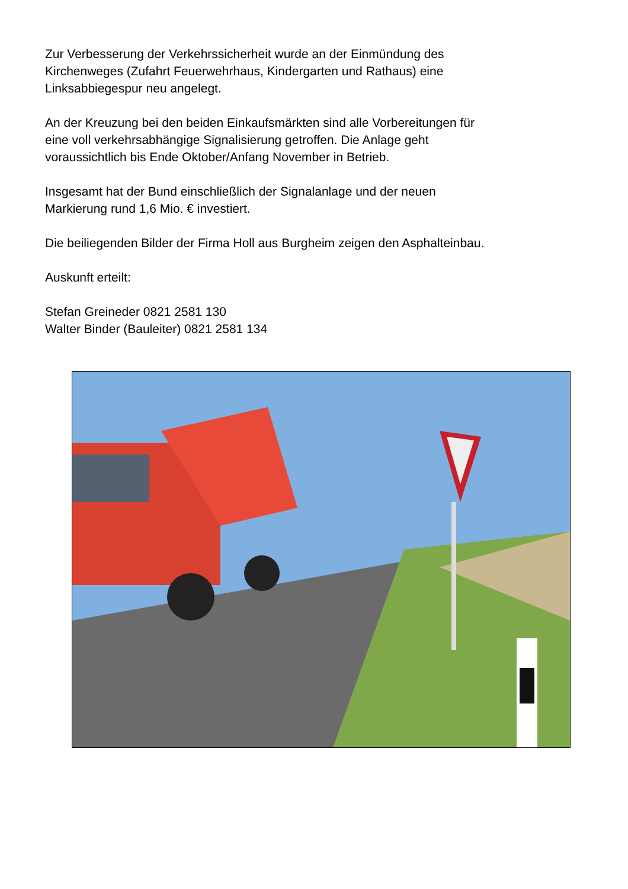Zur Verbesserung der Verkehrssicherheit wurde an der Einmündung des
Kirchenweges (Zufahrt Feuerwehrhaus, Kindergarten und Rathaus) eine
Linksabbiegespur neu angelegt.
An der Kreuzung bei den beiden Einkaufsmärkten sind alle Vorbereitungen für
eine voll verkehrsabhängige Signalisierung getroffen. Die Anlage geht
voraussichtlich bis Ende Oktober/Anfang November in Betrieb.
Insgesamt hat der Bund einschließlich der Signalanlage und der neuen
Markierung rund 1,6 Mio. € investiert.
Die beiliegenden Bilder der Firma Holl aus Burgheim zeigen den Asphalteinbau.
Auskunft erteilt:
Stefan Greineder 0821 2581 130
Walter Binder (Bauleiter) 0821 2581 134